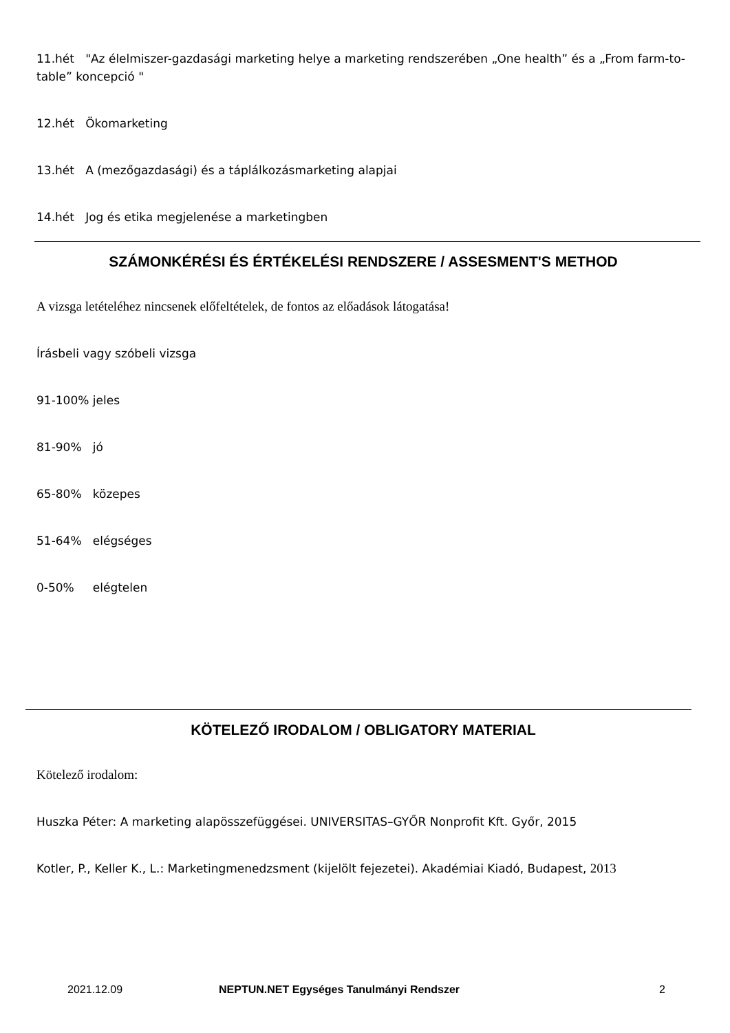11.hét "Az élelmiszer-gazdasági marketing helye a marketing rendszerében „One health” és a „From farm-to-table” koncepció "
12.hét Ökomarketing
13.hét A (mezőgazdasági) és a táplálkozásmarketing alapjai
14.hét Jog és etika megjelenése a marketingben
SZÁMONKÉRÉSI ÉS ÉRTÉKELÉSI RENDSZERE / ASSESMENT'S METHOD
A vizsga letételéhez nincsenek előfeltételek, de fontos az előadások látogatása!
Írásbeli vagy szóbeli vizsga
91-100% jeles
81-90% jó
65-80% közepes
51-64% elégséges
0-50% elégtelen
KÖTELEZŐ IRODALOM / OBLIGATORY MATERIAL
Kötelező irodalom:
Huszka Péter: A marketing alapösszefüggései. UNIVERSITAS–GYŐR Nonprofit Kft. Győr, 2015
Kotler, P., Keller K., L.: Marketingmenedzsment (kijelölt fejezetei). Akadémiai Kiadó, Budapest, 2013
2021.12.09 NEPTUN.NET Egységes Tanulmányi Rendszer 2